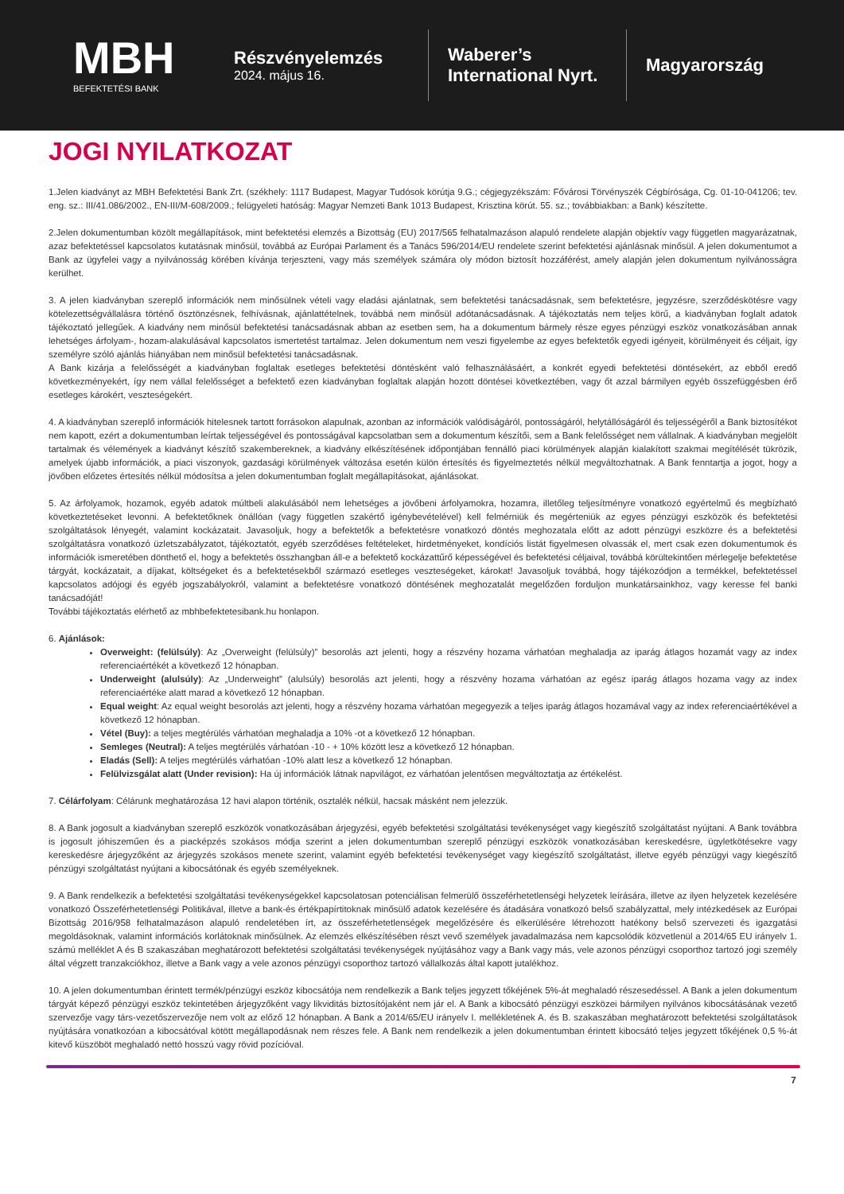MBH
BEFEKTETÉSI BANK
Részvényelemzés
2024. május 16.
Waberer’s International Nyrt.
Magyarország
JOGI NYILATKOZAT
1.Jelen kiadványt az MBH Befektetési Bank Zrt. (székhely: 1117 Budapest, Magyar Tudósok körútja 9.G.; cégjegyzékszám: Fővárosi Törvényszék Cégbírósága, Cg. 01-10-041206; tev. eng. sz.: III/41.086/2002., EN-III/M-608/2009.; felügyeleti hatóság: Magyar Nemzeti Bank 1013 Budapest, Krisztina körút. 55. sz.; továbbiakban: a Bank) készítette.
2.Jelen dokumentumban közölt megállapítások, mint befektetési elemzés a Bizottság (EU) 2017/565 felhatalmazáson alapuló rendelete alapján objektív vagy független magyarázatnak, azaz befektetéssel kapcsolatos kutatásnak minősül, továbbá az Európai Parlament és a Tanács 596/2014/EU rendelete szerint befektetési ajánlásnak minősül. A jelen dokumentumot a Bank az ügyfelei vagy a nyilvánosság körében kívánja terjeszteni, vagy más személyek számára oly módon biztosít hozzáférést, amely alapján jelen dokumentum nyilvánosságra kerülhet.
3. A jelen kiadványban szereplő információk nem minősülnek vételi vagy eladási ajánlatnak, sem befektetési tanácsadásnak, sem befektetésre, jegyzésre, szerződéskötésre vagy kötelezettségvállalásra történő ösztönzésnek, felhívásnak, ajánlattételnek, továbbá nem minősül adótanácsadásnak. A tájékoztatás nem teljes körű, a kiadványban foglalt adatok tájékoztató jellegűek. A kiadvány nem minősül befektetési tanácsadásnak abban az esetben sem, ha a dokumentum bármely része egyes pénzügyi eszköz vonatkozásában annak lehetséges árfolyam-, hozam-alakulásával kapcsolatos ismertetést tartalmaz. Jelen dokumentum nem veszi figyelembe az egyes befektetők egyedi igényeit, körülményeit és céljait, így személyre szóló ajánlás hiányában nem minősül befektetési tanácsadásnak.
A Bank kizárja a felelősségét a kiadványban foglaltak esetleges befektetési döntésként való felhasználásáért, a konkrét egyedi befektetési döntésekért, az ebből eredő következményekért, így nem vállal felelősséget a befektető ezen kiadványban foglaltak alapján hozott döntései következtében, vagy őt azzal bármilyen egyéb összefüggésben érő esetleges károkért, veszteségekért.
4. A kiadványban szereplő információk hitelesnek tartott forrásokon alapulnak, azonban az információk valódiságáról, pontosságáról, helytállóságáról és teljességéről a Bank biztosítékot nem kapott, ezért a dokumentumban leírtak teljességével és pontosságával kapcsolatban sem a dokumentum készítői, sem a Bank felelősséget nem vállalnak. A kiadványban megjelölt tartalmak és vélemények a kiadványt készítő szakembereknek, a kiadvány elkészítésének időpontjában fennálló piaci körülmények alapján kialakított szakmai megítélését tükrözik, amelyek újabb információk, a piaci viszonyok, gazdasági körülmények változása esetén külön értesítés és figyelmeztetés nélkül megváltozhatnak. A Bank fenntartja a jogot, hogy a jövőben előzetes értesítés nélkül módosítsa a jelen dokumentumban foglalt megállapításokat, ajánlásokat.
5. Az árfolyamok, hozamok, egyéb adatok múltbeli alakulásából nem lehetséges a jövőbeni árfolyamokra, hozamra, illetőleg teljesítményre vonatkozó egyértelmű és megbízható következtetéseket levonni. A befektetőknek önállóan (vagy független szakértő igénybevételével) kell felmérniük és megérteniük az egyes pénzügyi eszközök és befektetési szolgáltatások lényegét, valamint kockázatait. Javasoljuk, hogy a befektetők a befektetésre vonatkozó döntés meghozatala előtt az adott pénzügyi eszközre és a befektetési szolgáltatásra vonatkozó üzletszabályzatot, tájékoztatót, egyéb szerződéses feltételeket, hirdetményeket, kondíciós listát figyelmesen olvassák el, mert csak ezen dokumentumok és információk ismeretében dönthető el, hogy a befektetés összhangban áll-e a befektető kockázattűrő képességével és befektetési céljaival, továbbá körültekintően mérlegelje befektetése tárgyát, kockázatait, a díjakat, költségeket és a befektetésekből származó esetleges veszteségeket, károkat! Javasoljuk továbbá, hogy tájékozódjon a termékkel, befektetéssel kapcsolatos adójogi és egyéb jogszabályokról, valamint a befektetésre vonatkozó döntésének meghozatalát megelőzően forduljon munkatársainkhoz, vagy keresse fel banki tanácsadóját!
További tájékoztatás elérhető az mbhbefektetesibank.hu honlapon.
6. Ajánlások:
Overweight: (felülsúly): Az „Overweight (felülsúly)” besorolás azt jelenti, hogy a részvény hozama várhatóan meghaladja az iparág átlagos hozamát vagy az index referenciaértékét a következő 12 hónapban.
Underweight (alulsúly): Az „Underweight” (alulsúly) besorolás azt jelenti, hogy a részvény hozama várhatóan az egész iparág átlagos hozama vagy az index referenciaértéke alatt marad a következő 12 hónapban.
Equal weight: Az equal weight besorolás azt jelenti, hogy a részvény hozama várhatóan megegyezik a teljes iparág átlagos hozamával vagy az index referenciaértékével a következő 12 hónapban.
Vétel (Buy): a teljes megtérülés várhatóan meghaladja a 10% -ot a következő 12 hónapban.
Semleges (Neutral): A teljes megtérülés várhatóan -10 - + 10% között lesz a következő 12 hónapban.
Eladás (Sell): A teljes megtérülés várhatóan -10% alatt lesz a következő 12 hónapban.
Felülvizsgálat alatt (Under revision): Ha új információk látnak napvilágot, ez várhatóan jelentősen megváltoztatja az értékelést.
7. Célárfolyam: Célárunk meghatározása 12 havi alapon történik, osztalék nélkül, hacsak másként nem jelezzük.
8. A Bank jogosult a kiadványban szereplő eszközök vonatkozásában árjegyzési, egyéb befektetési szolgáltatási tevékenységet vagy kiegészítő szolgáltatást nyújtani. A Bank továbbra is jogosult jóhiszeműen és a piacképzés szokásos módja szerint a jelen dokumentumban szereplő pénzügyi eszközök vonatkozásában kereskedésre, ügyletkötésekre vagy kereskedésre árjegyzőként az árjegyzés szokásos menete szerint, valamint egyéb befektetési tevékenységet vagy kiegészítő szolgáltatást, illetve egyéb pénzügyi vagy kiegészítő pénzügyi szolgáltatást nyújtani a kibocsátónak és egyéb személyeknek.
9. A Bank rendelkezik a befektetési szolgáltatási tevékenységekkel kapcsolatosan potenciálisan felmerülő összeférhetetlenségi helyzetek leírására, illetve az ilyen helyzetek kezelésére vonatkozó Összeférhetetlenségi Politikával, illetve a bank-és értékpapírtitoknak minősülő adatok kezelésére és átadására vonatkozó belső szabályzattal, mely intézkedések az Európai Bizottság 2016/958 felhatalmazáson alapuló rendeletében írt, az összeférhetetlenségek megelőzésére és elkerülésére létrehozott hatékony belső szervezeti és igazgatási megoldásoknak, valamint információs korlátoknak minősülnek. Az elemzés elkészítésében részt vevő személyek javadalmazása nem kapcsolódik közvetlenül a 2014/65 EU irányelv 1. számú melléklet A és B szakaszában meghatározott befektetési szolgáltatási tevékenységek nyújtásához vagy a Bank vagy más, vele azonos pénzügyi csoporthoz tartozó jogi személy által végzett tranzakciókhoz, illetve a Bank vagy a vele azonos pénzügyi csoporthoz tartozó vállalkozás által kapott jutalékhoz.
10. A jelen dokumentumban érintett termék/pénzügyi eszköz kibocsátója nem rendelkezik a Bank teljes jegyzett tőkéjének 5%-át meghaladó részesedéssel. A Bank a jelen dokumentum tárgyát képező pénzügyi eszköz tekintetében árjegyzőként vagy likviditás biztosítójaként nem jár el. A Bank a kibocsátó pénzügyi eszközei bármilyen nyilvános kibocsátásának vezető szervezője vagy társ-vezetőszervezője nem volt az előző 12 hónapban. A Bank a 2014/65/EU irányelv I. mellékletének A. és B. szakaszában meghatározott befektetési szolgáltatások nyújtására vonatkozóan a kibocsátóval kötött megállapodásnak nem részes fele. A Bank nem rendelkezik a jelen dokumentumban érintett kibocsátó teljes jegyzett tőkéjének 0,5 %-át kitevő küszöböt meghaladó nettó hosszú vagy rövid pozícióval.
7